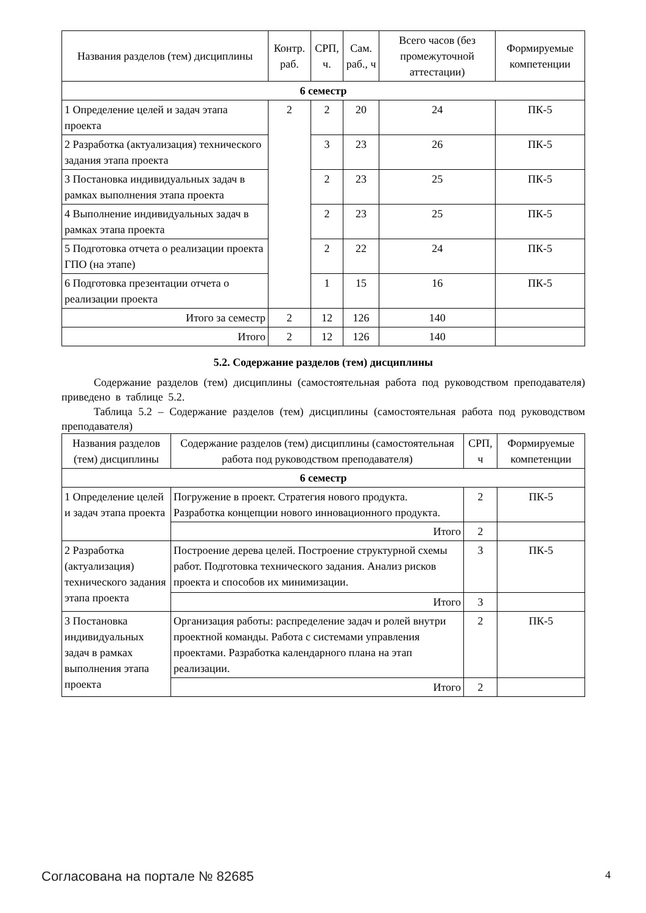| Названия разделов (тем) дисциплины | Контр. раб. | СРП, ч. | Сам. раб., ч | Всего часов (без промежуточной аттестации) | Формируемые компетенции |
| --- | --- | --- | --- | --- | --- |
| 6 семестр | | | | | |
| 1 Определение целей и задач этапа проекта | 2 | 2 | 20 | 24 | ПК-5 |
| 2 Разработка (актуализация) технического задания этапа проекта | | 3 | 23 | 26 | ПК-5 |
| 3 Постановка индивидуальных задач в рамках выполнения этапа проекта | | 2 | 23 | 25 | ПК-5 |
| 4 Выполнение индивидуальных задач в рамках этапа проекта | | 2 | 23 | 25 | ПК-5 |
| 5 Подготовка отчета о реализации проекта ГПО (на этапе) | | 2 | 22 | 24 | ПК-5 |
| 6 Подготовка презентации отчета о реализации проекта | | 1 | 15 | 16 | ПК-5 |
| Итого за семестр | 2 | 12 | 126 | 140 | |
| Итого | 2 | 12 | 126 | 140 | |
5.2. Содержание разделов (тем) дисциплины
Содержание разделов (тем) дисциплины (самостоятельная работа под руководством преподавателя) приведено в таблице 5.2.
Таблица 5.2 – Содержание разделов (тем) дисциплины (самостоятельная работа под руководством преподавателя)
| Названия разделов (тем) дисциплины | Содержание разделов (тем) дисциплины (самостоятельная работа под руководством преподавателя) | СРП, ч | Формируемые компетенции |
| --- | --- | --- | --- |
| 6 семестр | | | |
| 1 Определение целей и задач этапа проекта | Погружение в проект. Стратегия нового продукта. Разработка концепции нового инновационного продукта. | 2 | ПК-5 |
| | Итого | 2 | |
| 2 Разработка (актуализация) технического задания этапа проекта | Построение дерева целей. Построение структурной схемы работ. Подготовка технического задания. Анализ рисков проекта и способов их минимизации. | 3 | ПК-5 |
| | Итого | 3 | |
| 3 Постановка индивидуальных задач в рамках выполнения этапа проекта | Организация работы: распределение задач и ролей внутри проектной команды. Работа с системами управления проектами. Разработка календарного плана на этап реализации. | 2 | ПК-5 |
| | Итого | 2 | |
Согласована на портале № 82685 4